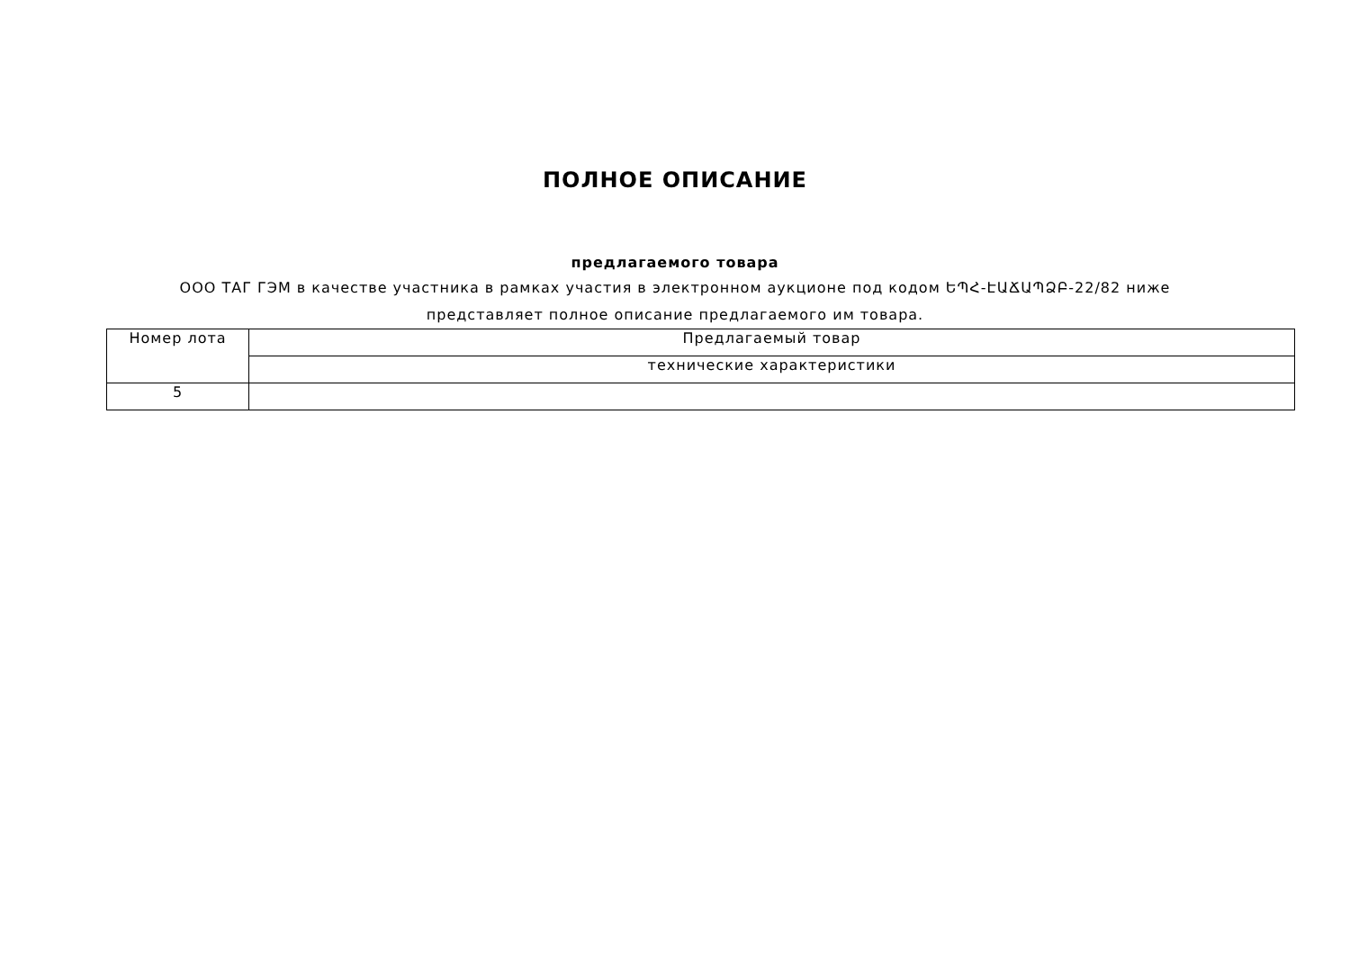ПОЛНОЕ ОПИСАНИЕ
предлагаемого товара
ООО ТАГ ГЭМ в качестве участника в рамках участия в электронном аукционе под кодом ԵՊՀ-ԷԱՃԱՊՁԲ-22/82 ниже
представляет полное описание предлагаемого им товара.
| Номер лота | Предлагаемый товар |
| | технические характеристики |
| 5 | |